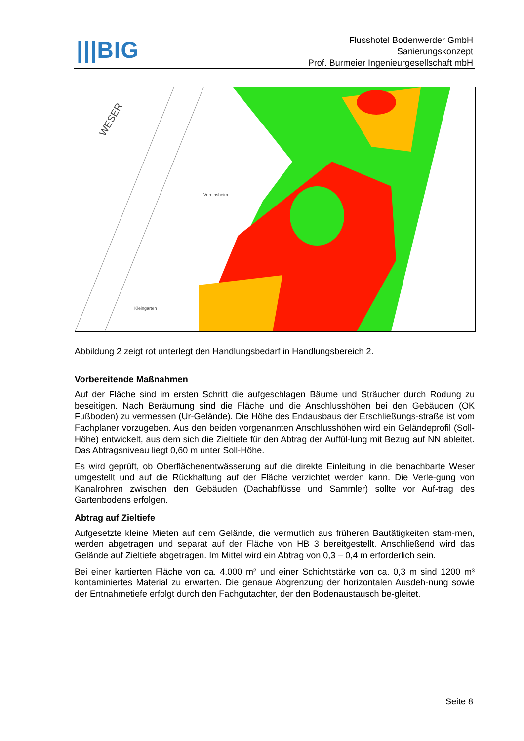|||BIG
Flusshotel Bodenwerder GmbH
Sanierungskonzept
Prof. Burmeier Ingenieurgesellschaft mbH
WESER
Vereinsheim
Kleingarten
Abbildung 2 zeigt rot unterlegt den Handlungsbedarf in Handlungsbereich 2.
Vorbereitende Maßnahmen
Auf der Fläche sind im ersten Schritt die aufgeschlagen Bäume und Sträucher durch Rodung zu beseitigen. Nach Beräumung sind die Fläche und die Anschlusshöhen bei den Gebäuden (OK Fußboden) zu vermessen (Ur-Gelände). Die Höhe des Endausbaus der Erschließungs-straße ist vom Fachplaner vorzugeben. Aus den beiden vorgenannten Anschlusshöhen wird ein Geländeprofil (Soll-Höhe) entwickelt, aus dem sich die Zieltiefe für den Abtrag der Auffül-lung mit Bezug auf NN ableitet. Das Abtragsniveau liegt 0,60 m unter Soll-Höhe.
Es wird geprüft, ob Oberflächenentwässerung auf die direkte Einleitung in die benachbarte Weser umgestellt und auf die Rückhaltung auf der Fläche verzichtet werden kann. Die Verle-gung von Kanalrohren zwischen den Gebäuden (Dachabflüsse und Sammler) sollte vor Auf-trag des Gartenbodens erfolgen.
Abtrag auf Zieltiefe
Aufgesetzte kleine Mieten auf dem Gelände, die vermutlich aus früheren Bautätigkeiten stam-men, werden abgetragen und separat auf der Fläche von HB 3 bereitgestellt. Anschließend wird das Gelände auf Zieltiefe abgetragen. Im Mittel wird ein Abtrag von 0,3 – 0,4 m erforderlich sein.
Bei einer kartierten Fläche von ca. 4.000 m² und einer Schichtstärke von ca. 0,3 m sind 1200 m³ kontaminiertes Material zu erwarten. Die genaue Abgrenzung der horizontalen Ausdeh-nung sowie der Entnahmetiefe erfolgt durch den Fachgutachter, der den Bodenaustausch be-gleitet.
Seite 8